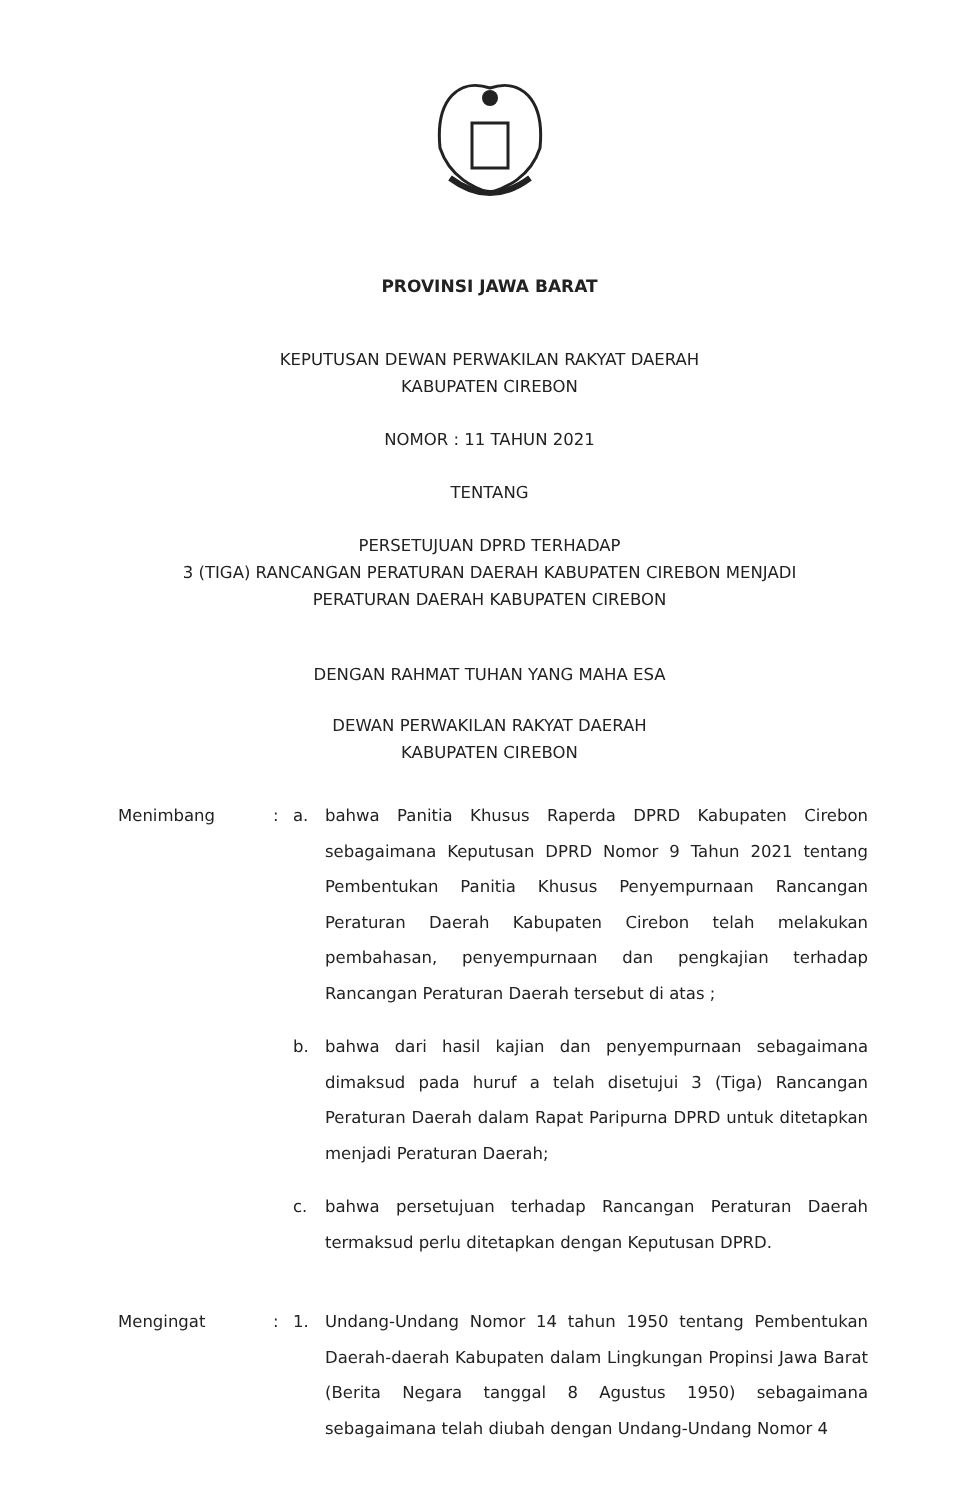PROVINSI JAWA BARAT
KEPUTUSAN DEWAN PERWAKILAN RAKYAT DAERAH
KABUPATEN CIREBON
NOMOR : 11 TAHUN 2021
TENTANG
PERSETUJUAN DPRD TERHADAP
3 (TIGA) RANCANGAN PERATURAN DAERAH KABUPATEN CIREBON MENJADI
PERATURAN DAERAH KABUPATEN CIREBON
DENGAN RAHMAT TUHAN YANG MAHA ESA
DEWAN PERWAKILAN RAKYAT DAERAH
KABUPATEN CIREBON
Menimbang : a. bahwa Panitia Khusus Raperda DPRD Kabupaten Cirebon sebagaimana Keputusan DPRD Nomor 9 Tahun 2021 tentang Pembentukan Panitia Khusus Penyempurnaan Rancangan Peraturan Daerah Kabupaten Cirebon telah melakukan pembahasan, penyempurnaan dan pengkajian terhadap Rancangan Peraturan Daerah tersebut di atas ;
b. bahwa dari hasil kajian dan penyempurnaan sebagaimana dimaksud pada huruf a telah disetujui 3 (Tiga) Rancangan Peraturan Daerah dalam Rapat Paripurna DPRD untuk ditetapkan menjadi Peraturan Daerah;
c. bahwa persetujuan terhadap Rancangan Peraturan Daerah termaksud perlu ditetapkan dengan Keputusan DPRD.
Mengingat : 1. Undang-Undang Nomor 14 tahun 1950 tentang Pembentukan Daerah-daerah Kabupaten dalam Lingkungan Propinsi Jawa Barat (Berita Negara tanggal 8 Agustus 1950) sebagaimana sebagaimana telah diubah dengan Undang-Undang Nomor 4